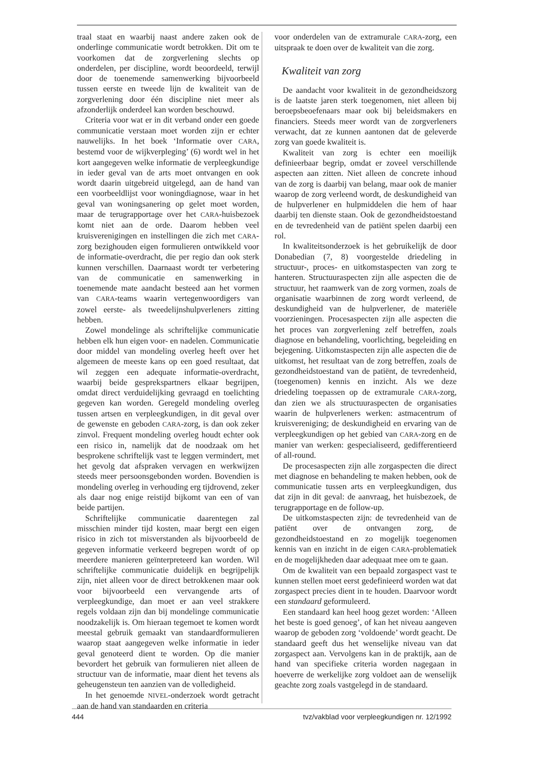traal staat en waarbij naast andere zaken ook de onderlinge communicatie wordt betrokken. Dit om te voorkomen dat de zorgverlening slechts op onderdelen, per discipline, wordt beoordeeld, terwijl door de toenemende samenwerking bijvoorbeeld tussen eerste en tweede lijn de kwaliteit van de zorgverlening door één discipline niet meer als afzonderlijk onderdeel kan worden beschouwd.
Criteria voor wat er in dit verband onder een goede communicatie verstaan moet worden zijn er echter nauwelijks. In het boek ‘Informatie over CARA, bestemd voor de wijkverpleging’ (6) wordt wel in het kort aangegeven welke informatie de verpleegkundige in ieder geval van de arts moet ontvangen en ook wordt daarin uitgebreid uitgelegd, aan de hand van een voorbeeldlijst voor woningdiagnose, waar in het geval van woningsanering op gelet moet worden, maar de terugrapportage over het CARA-huisbezoek komt niet aan de orde. Daarom hebben veel kruisverenigingen en instellingen die zich met CARA-zorg bezighouden eigen formulieren ontwikkeld voor de informatie-overdracht, die per regio dan ook sterk kunnen verschillen. Daarnaast wordt ter verbetering van de communicatie en samenwerking in toenemende mate aandacht besteed aan het vormen van CARA-teams waarin vertegenwoordigers van zowel eerste- als tweedelijnshulpverleners zitting hebben.
Zowel mondelinge als schriftelijke communicatie hebben elk hun eigen voor- en nadelen. Communicatie door middel van mondeling overleg heeft over het algemeen de meeste kans op een goed resultaat, dat wil zeggen een adequate informatie-overdracht, waarbij beide gesprekspartners elkaar begrijpen, omdat direct verduidelijking gevraagd en toelichting gegeven kan worden. Geregeld mondeling overleg tussen artsen en verpleegkundigen, in dit geval over de gewenste en geboden CARA-zorg, is dan ook zeker zinvol. Frequent mondeling overleg houdt echter ook een risico in, namelijk dat de noodzaak om het besprokene schriftelijk vast te leggen vermindert, met het gevolg dat afspraken vervagen en werkwijzen steeds meer persoonsgebonden worden. Bovendien is mondeling overleg in verhouding erg tijdrovend, zeker als daar nog enige reistijd bijkomt van een of van beide partijen.
Schriftelijke communicatie daarentegen zal misschien minder tijd kosten, maar bergt een eigen risico in zich tot misverstanden als bijvoorbeeld de gegeven informatie verkeerd begrepen wordt of op meerdere manieren geïnterpreteerd kan worden. Wil schriftelijke communicatie duidelijk en begrijpelijk zijn, niet alleen voor de direct betrokkenen maar ook voor bijvoorbeeld een vervangende arts of verpleegkundige, dan moet er aan veel strakkere regels voldaan zijn dan bij mondelinge communicatie noodzakelijk is. Om hieraan tegemoet te komen wordt meestal gebruik gemaakt van standaardformulieren waarop staat aangegeven welke informatie in ieder geval genoteerd dient te worden. Op die manier bevordert het gebruik van formulieren niet alleen de structuur van de informatie, maar dient het tevens als geheugensteun ten aanzien van de volledigheid.
In het genoemde NIVEL-onderzoek wordt getracht aan de hand van standaarden en criteria
voor onderdelen van de extramurale CARA-zorg, een uitspraak te doen over de kwaliteit van die zorg.
Kwaliteit van zorg
De aandacht voor kwaliteit in de gezondheidszorg is de laatste jaren sterk toegenomen, niet alleen bij beroepsbeoefenaars maar ook bij beleidsmakers en financiers. Steeds meer wordt van de zorgverleners verwacht, dat ze kunnen aantonen dat de geleverde zorg van goede kwaliteit is.
Kwaliteit van zorg is echter een moeilijk definieerbaar begrip, omdat er zoveel verschillende aspecten aan zitten. Niet alleen de concrete inhoud van de zorg is daarbij van belang, maar ook de manier waarop de zorg verleend wordt, de deskundigheid van de hulpverlener en hulpmiddelen die hem of haar daarbij ten dienste staan. Ook de gezondheidstoestand en de tevredenheid van de patiënt spelen daarbij een rol.
In kwaliteitsonderzoek is het gebruikelijk de door Donabedian (7, 8) voorgestelde driedeling in structuur-, proces- en uitkomstaspecten van zorg te hanteren. Structuuraspecten zijn alle aspecten die de structuur, het raamwerk van de zorg vormen, zoals de organisatie waarbinnen de zorg wordt verleend, de deskundigheid van de hulpverlener, de materiële voorzieningen. Procesaspecten zijn alle aspecten die het proces van zorgverlening zelf betreffen, zoals diagnose en behandeling, voorlichting, begeleiding en bejegening. Uitkomstaspecten zijn alle aspecten die de uitkomst, het resultaat van de zorg betreffen, zoals de gezondheidstoestand van de patiënt, de tevredenheid, (toegenomen) kennis en inzicht. Als we deze driedeling toepassen op de extramurale CARA-zorg, dan zien we als structuuraspecten de organisaties waarin de hulpverleners werken: astmacentrum of kruisvereniging; de deskundigheid en ervaring van de verpleegkundigen op het gebied van CARA-zorg en de manier van werken: gespecialiseerd, gedifferentieerd of all-round.
De procesaspecten zijn alle zorgaspecten die direct met diagnose en behandeling te maken hebben, ook de communicatie tussen arts en verpleegkundigen, dus dat zijn in dit geval: de aanvraag, het huisbezoek, de terugrapportage en de follow-up.
De uitkomstaspecten zijn: de tevredenheid van de patiënt over de ontvangen zorg, de gezondheidstoestand en zo mogelijk toegenomen kennis van en inzicht in de eigen CARA-problematiek en de mogelijkheden daar adequaat mee om te gaan.
Om de kwaliteit van een bepaald zorgaspect vast te kunnen stellen moet eerst gedefinieerd worden wat dat zorgaspect precies dient in te houden. Daarvoor wordt een standaard geformuleerd.
Een standaard kan heel hoog gezet worden: ‘Alleen het beste is goed genoeg’, of kan het niveau aangeven waarop de geboden zorg ‘voldoende’ wordt geacht. De standaard geeft dus het wenselijke niveau van dat zorgaspect aan. Vervolgens kan in de praktijk, aan de hand van specifieke criteria worden nagegaan in hoeverre de werkelijke zorg voldoet aan de wenselijk geachte zorg zoals vastgelegd in de standaard.
444 tvz/vakblad voor verpleegkundigen nr. 12/1992